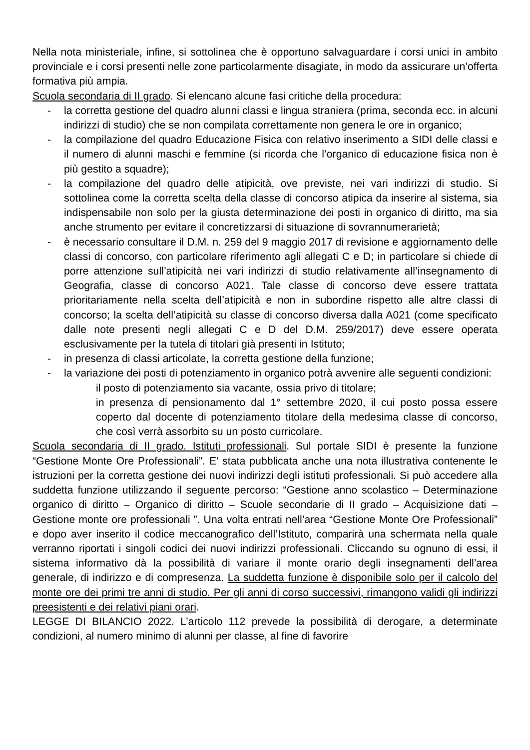Nella nota ministeriale, infine, si sottolinea che è opportuno salvaguardare i corsi unici in ambito provinciale e i corsi presenti nelle zone particolarmente disagiate, in modo da assicurare un’offerta formativa più ampia.
Scuola secondaria di II grado. Si elencano alcune fasi critiche della procedura:
- la corretta gestione del quadro alunni classi e lingua straniera (prima, seconda ecc. in alcuni indirizzi di studio) che se non compilata correttamente non genera le ore in organico;
- la compilazione del quadro Educazione Fisica con relativo inserimento a SIDI delle classi e il numero di alunni maschi e femmine (si ricorda che l’organico di educazione fisica non è più gestito a squadre);
- la compilazione del quadro delle atipicità, ove previste, nei vari indirizzi di studio. Si sottolinea come la corretta scelta della classe di concorso atipica da inserire al sistema, sia indispensabile non solo per la giusta determinazione dei posti in organico di diritto, ma sia anche strumento per evitare il concretizzarsi di situazione di sovrannumerarietà;
- è necessario consultare il D.M. n. 259 del 9 maggio 2017 di revisione e aggiornamento delle classi di concorso, con particolare riferimento agli allegati C e D; in particolare si chiede di porre attenzione sull’atipicità nei vari indirizzi di studio relativamente all’insegnamento di Geografia, classe di concorso A021. Tale classe di concorso deve essere trattata prioritariamente nella scelta dell’atipicità e non in subordine rispetto alle altre classi di concorso; la scelta dell’atipicità su classe di concorso diversa dalla A021 (come specificato dalle note presenti negli allegati C e D del D.M. 259/2017) deve essere operata esclusivamente per la tutela di titolari già presenti in Istituto;
- in presenza di classi articolate, la corretta gestione della funzione;
- la variazione dei posti di potenziamento in organico potrà avvenire alle seguenti condizioni:
il posto di potenziamento sia vacante, ossia privo di titolare;
in presenza di pensionamento dal 1° settembre 2020, il cui posto possa essere coperto dal docente di potenziamento titolare della medesima classe di concorso, che così verrà assorbito su un posto curricolare.
Scuola secondaria di II grado. Istituti professionali. Sul portale SIDI è presente la funzione “Gestione Monte Ore Professionali”. E’ stata pubblicata anche una nota illustrativa contenente le istruzioni per la corretta gestione dei nuovi indirizzi degli istituti professionali. Si può accedere alla suddetta funzione utilizzando il seguente percorso: “Gestione anno scolastico – Determinazione organico di diritto – Organico di diritto – Scuole secondarie di II grado – Acquisizione dati – Gestione monte ore professionali ”. Una volta entrati nell’area “Gestione Monte Ore Professionali” e dopo aver inserito il codice meccanografico dell’Istituto, comparirà una schermata nella quale verranno riportati i singoli codici dei nuovi indirizzi professionali. Cliccando su ognuno di essi, il sistema informativo dà la possibilità di variare il monte orario degli insegnamenti dell’area generale, di indirizzo e di compresenza. La suddetta funzione è disponibile solo per il calcolo del monte ore dei primi tre anni di studio. Per gli anni di corso successivi, rimangono validi gli indirizzi preesistenti e dei relativi piani orari.
LEGGE DI BILANCIO 2022. L’articolo 112 prevede la possibilità di derogare, a determinate condizioni, al numero minimo di alunni per classe, al fine di favorire